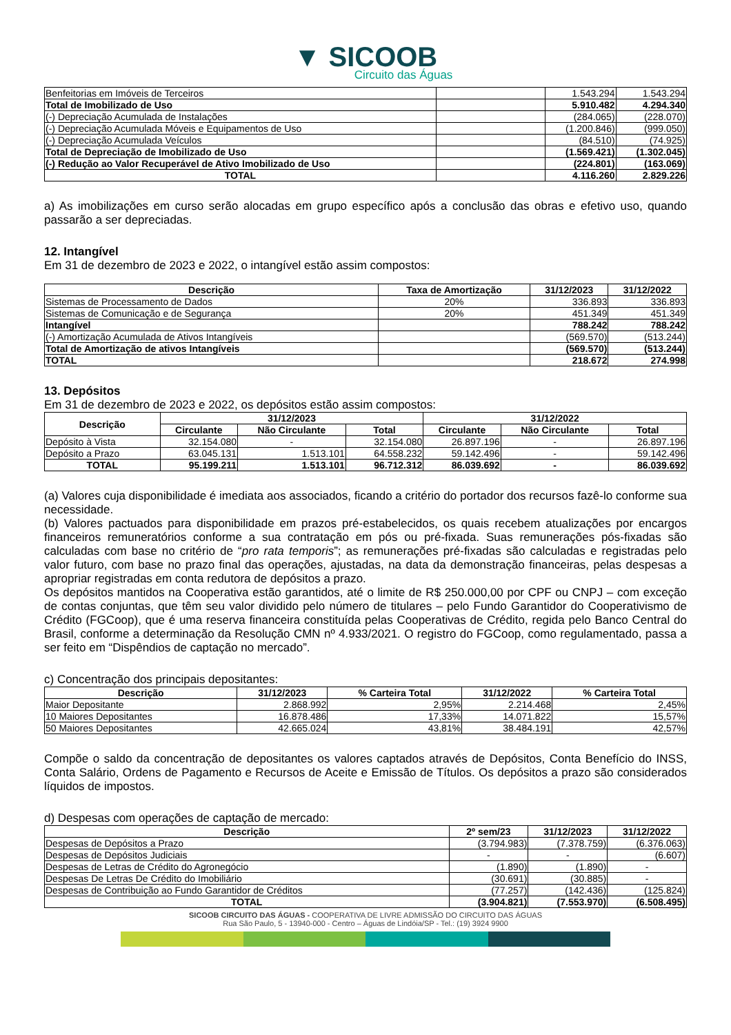▼ SICOOB
Circuito das Águas
| Benfeitorias em Imóveis de Terceiros | | 1.543.294 | 1.543.294 |
| Total de Imobilizado de Uso | | 5.910.482 | 4.294.340 |
| (-) Depreciação Acumulada de Instalações | | (284.065) | (228.070) |
| (-) Depreciação Acumulada Móveis e Equipamentos de Uso | | (1.200.846) | (999.050) |
| (-) Depreciação Acumulada Veículos | | (84.510) | (74.925) |
| Total de Depreciação de Imobilizado de Uso | | (1.569.421) | (1.302.045) |
| (-) Redução ao Valor Recuperável de Ativo Imobilizado de Uso | | (224.801) | (163.069) |
| TOTAL | | 4.116.260 | 2.829.226 |
a) As imobilizações em curso serão alocadas em grupo específico após a conclusão das obras e efetivo uso, quando passarão a ser depreciadas.
12. Intangível
Em 31 de dezembro de 2023 e 2022, o intangível estão assim compostos:
| Descrição | Taxa de Amortização | 31/12/2023 | 31/12/2022 |
| --- | --- | --- | --- |
| Sistemas de Processamento de Dados | 20% | 336.893 | 336.893 |
| Sistemas de Comunicação e de Segurança | 20% | 451.349 | 451.349 |
| Intangível | | 788.242 | 788.242 |
| (-) Amortização Acumulada de Ativos Intangíveis | | (569.570) | (513.244) |
| Total de Amortização de ativos Intangíveis | | (569.570) | (513.244) |
| TOTAL | | 218.672 | 274.998 |
13. Depósitos
Em 31 de dezembro de 2023 e 2022, os depósitos estão assim compostos:
| Descrição | 31/12/2023 | | | 31/12/2022 | | |
| --- | --- | --- | --- | --- | --- | --- |
| | Circulante | Não Circulante | Total | Circulante | Não Circulante | Total |
| Depósito à Vista | 32.154.080 | - | 32.154.080 | 26.897.196 | - | 26.897.196 |
| Depósito a Prazo | 63.045.131 | 1.513.101 | 64.558.232 | 59.142.496 | - | 59.142.496 |
| TOTAL | 95.199.211 | 1.513.101 | 96.712.312 | 86.039.692 | - | 86.039.692 |
(a) Valores cuja disponibilidade é imediata aos associados, ficando a critério do portador dos recursos fazê-lo conforme sua necessidade.
(b) Valores pactuados para disponibilidade em prazos pré-estabelecidos, os quais recebem atualizações por encargos financeiros remuneratórios conforme a sua contratação em pós ou pré-fixada. Suas remunerações pós-fixadas são calculadas com base no critério de “pro rata temporis”; as remunerações pré-fixadas são calculadas e registradas pelo valor futuro, com base no prazo final das operações, ajustadas, na data da demonstração financeiras, pelas despesas a apropriar registradas em conta redutora de depósitos a prazo.
Os depósitos mantidos na Cooperativa estão garantidos, até o limite de R$ 250.000,00 por CPF ou CNPJ – com exceção de contas conjuntas, que têm seu valor dividido pelo número de titulares – pelo Fundo Garantidor do Cooperativismo de Crédito (FGCoop), que é uma reserva financeira constituída pelas Cooperativas de Crédito, regida pelo Banco Central do Brasil, conforme a determinação da Resolução CMN nº 4.933/2021. O registro do FGCoop, como regulamentado, passa a ser feito em “Dispêndios de captação no mercado”.
c) Concentração dos principais depositantes:
| Descrição | 31/12/2023 | % Carteira Total | 31/12/2022 | % Carteira Total |
| --- | --- | --- | --- | --- |
| Maior Depositante | 2.868.992 | 2,95% | 2.214.468 | 2,45% |
| 10 Maiores Depositantes | 16.878.486 | 17,33% | 14.071.822 | 15,57% |
| 50 Maiores Depositantes | 42.665.024 | 43,81% | 38.484.191 | 42,57% |
Compõe o saldo da concentração de depositantes os valores captados através de Depósitos, Conta Benefício do INSS, Conta Salário, Ordens de Pagamento e Recursos de Aceite e Emissão de Títulos. Os depósitos a prazo são considerados líquidos de impostos.
d) Despesas com operações de captação de mercado:
| Descrição | 2º sem/23 | 31/12/2023 | 31/12/2022 |
| --- | --- | --- | --- |
| Despesas de Depósitos a Prazo | (3.794.983) | (7.378.759) | (6.376.063) |
| Despesas de Depósitos Judiciais | - | - | (6.607) |
| Despesas de Letras de Crédito do Agronegócio | (1.890) | (1.890) | - |
| Despesas De Letras De Crédito do Imobiliário | (30.691) | (30.885) | - |
| Despesas de Contribuição ao Fundo Garantidor de Créditos | (77.257) | (142.436) | (125.824) |
| TOTAL | (3.904.821) | (7.553.970) | (6.508.495) |
SICOOB CIRCUITO DAS ÁGUAS - COOPERATIVA DE LIVRE ADMISSÃO DO CIRCUITO DAS ÁGUAS
Rua São Paulo, 5 - 13940-000 - Centro – Águas de Lindóia/SP - Tel.: (19) 3924 9900